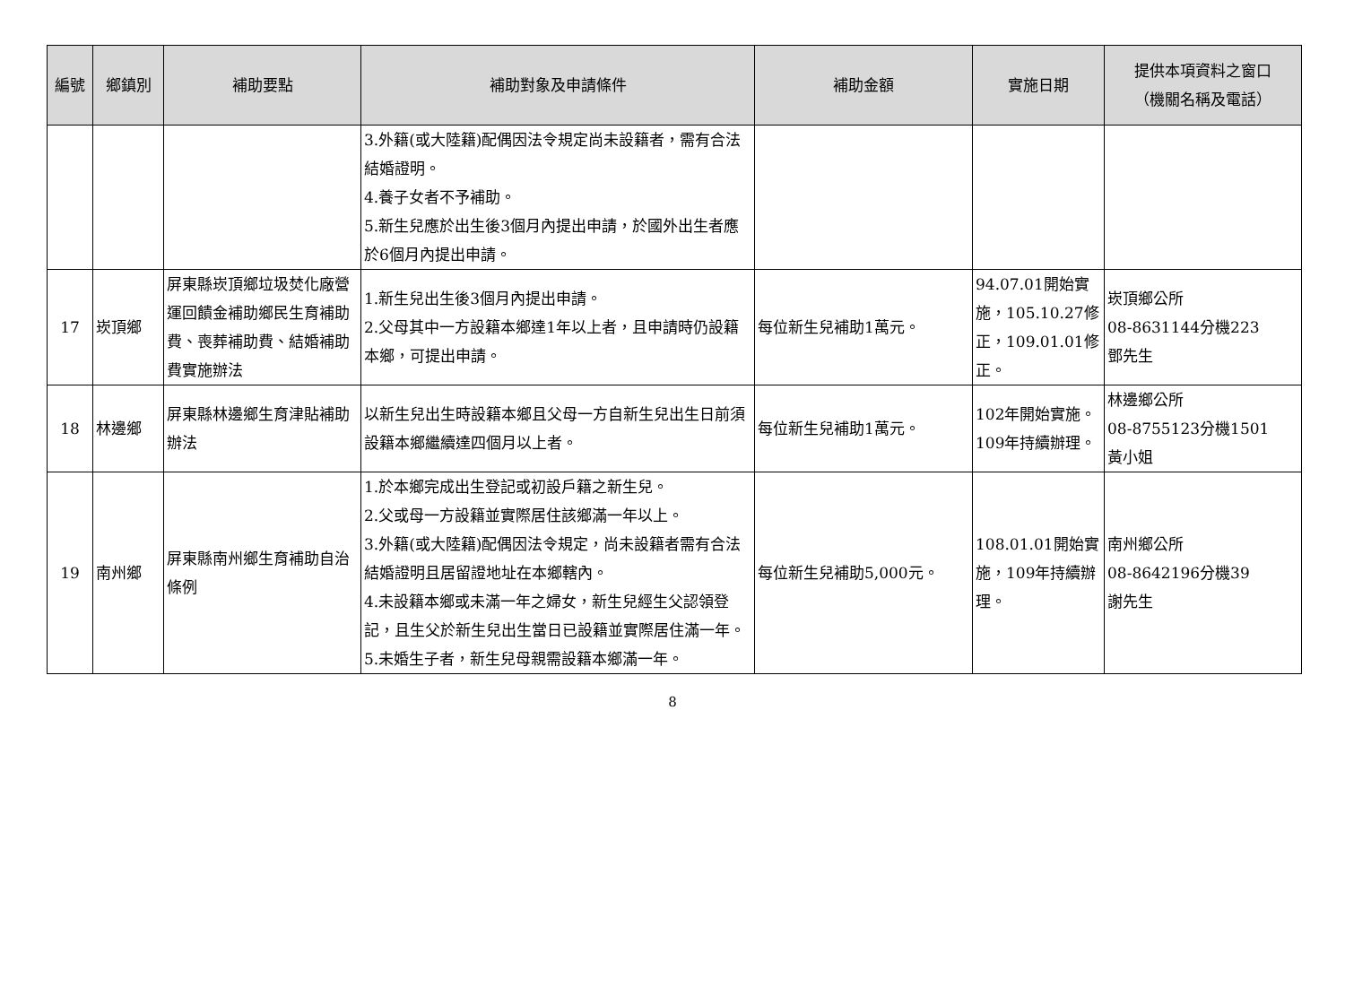| 編號 | 鄉鎮別 | 補助要點 | 補助對象及申請條件 | 補助金額 | 實施日期 | 提供本項資料之窗口 （機關名稱及電話） |
| --- | --- | --- | --- | --- | --- | --- |
| | | | 3.外籍(或大陸籍)配偶因法令規定尚未設籍者，需有合法結婚證明。 4.養子女者不予補助。 5.新生兒應於出生後3個月內提出申請，於國外出生者應於6個月內提出申請。 | | | |
| 17 | 崁頂鄉 | 屏東縣崁頂鄉垃圾焚化廠營運回饋金補助鄉民生育補助費、喪葬補助費、結婚補助費實施辦法 | 1.新生兒出生後3個月內提出申請。 2.父母其中一方設籍本鄉達1年以上者，且申請時仍設籍本鄉，可提出申請。 | 每位新生兒補助1萬元。 | 94.07.01開始實施，105.10.27修正，109.01.01修正。 | 崁頂鄉公所 08-8631144分機223 鄧先生 |
| 18 | 林邊鄉 | 屏東縣林邊鄉生育津貼補助辦法 | 以新生兒出生時設籍本鄉且父母一方自新生兒出生日前須設籍本鄉繼續達四個月以上者。 | 每位新生兒補助1萬元。 | 102年開始實施。 109年持續辦理。 | 林邊鄉公所 08-8755123分機1501 黃小姐 |
| 19 | 南州鄉 | 屏東縣南州鄉生育補助自治條例 | 1.於本鄉完成出生登記或初設戶籍之新生兒。 2.父或母一方設籍並實際居住該鄉滿一年以上。 3.外籍(或大陸籍)配偶因法令規定，尚未設籍者需有合法結婚證明且居留證地址在本鄉轄內。 4.未設籍本鄉或未滿一年之婦女，新生兒經生父認領登記，且生父於新生兒出生當日已設籍並實際居住滿一年。 5.未婚生子者，新生兒母親需設籍本鄉滿一年。 | 每位新生兒補助5,000元。 | 108.01.01開始實施，109年持續辦理。 | 南州鄉公所 08-8642196分機39 謝先生 |
8